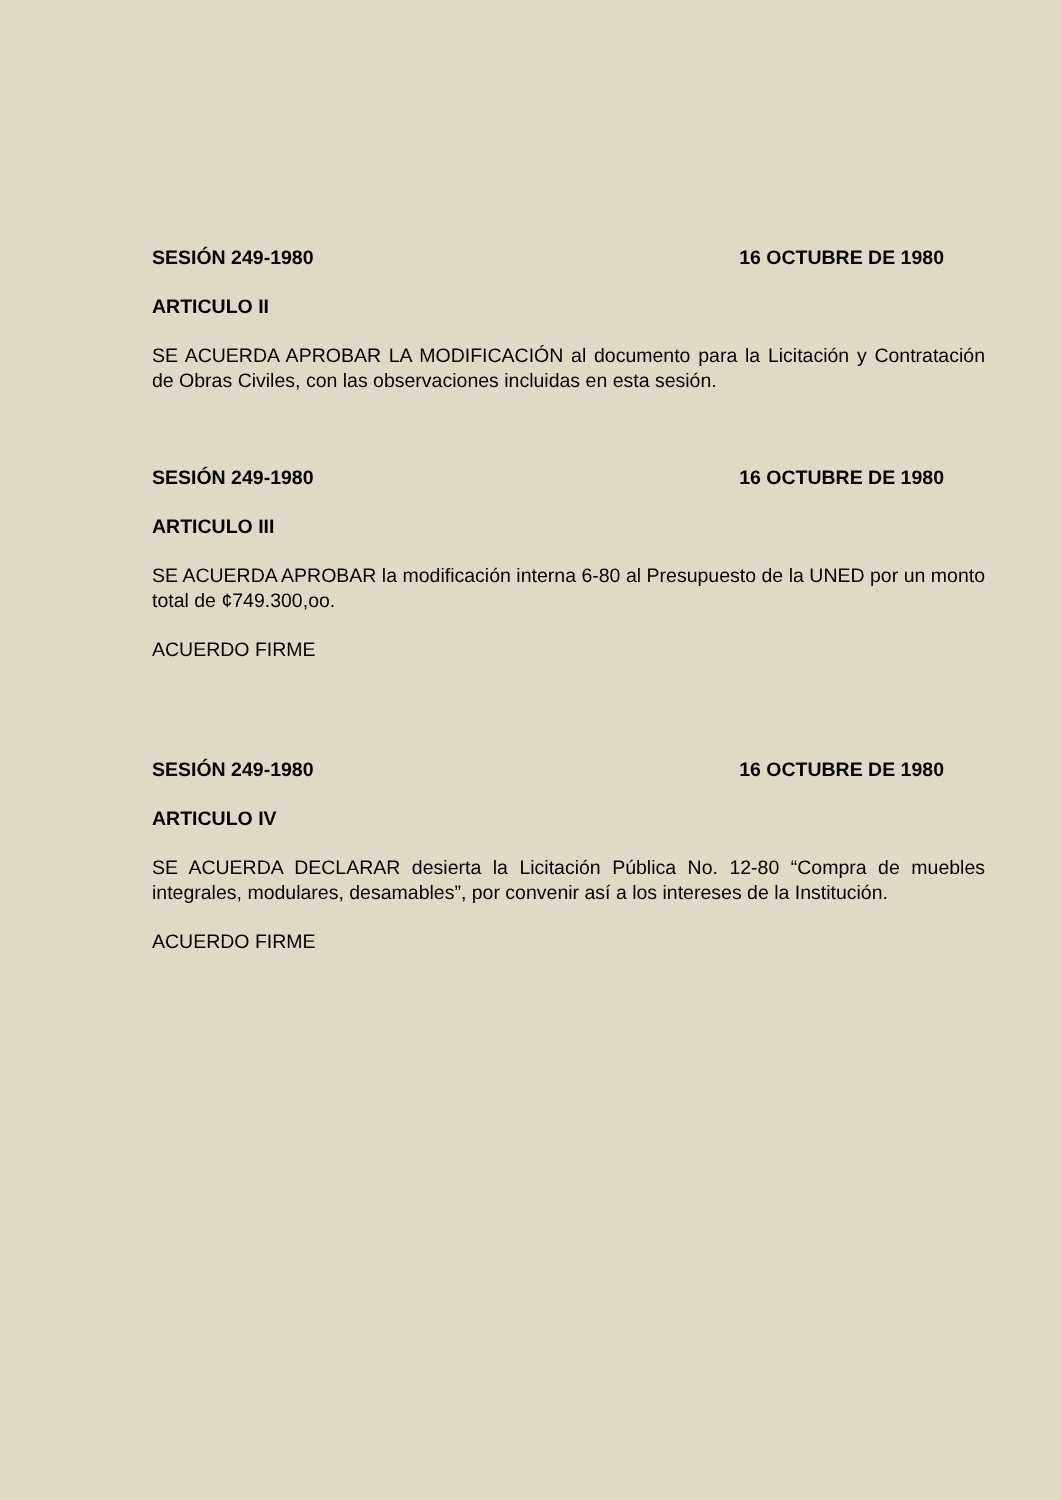SESIÓN 249-1980 16 OCTUBRE DE 1980
ARTICULO II
SE ACUERDA APROBAR LA MODIFICACIÓN al documento para la Licitación y Contratación de Obras Civiles, con las observaciones incluidas en esta sesión.
SESIÓN 249-1980 16 OCTUBRE DE 1980
ARTICULO III
SE ACUERDA APROBAR la modificación interna 6-80 al Presupuesto de la UNED por un monto total de ¢749.300,oo.
ACUERDO FIRME
SESIÓN 249-1980 16 OCTUBRE DE 1980
ARTICULO IV
SE ACUERDA DECLARAR desierta la Licitación Pública No. 12-80 “Compra de muebles integrales, modulares, desamables”, por convenir así a los intereses de la Institución.
ACUERDO FIRME